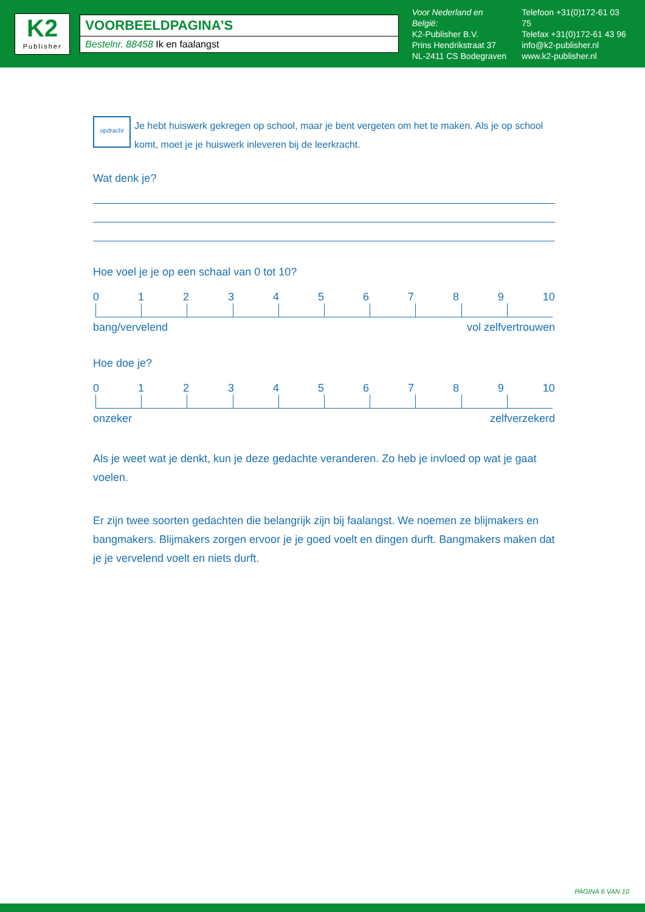K2
Publisher
VOORBEELDPAGINA’S
Bestelnr. 88458 Ik en faalangst
Voor Nederland en België:
K2-Publisher B.V.
Prins Hendrikstraat 37
NL-2411 CS Bodegraven
Telefoon +31(0)172-61 03 75
Telefax +31(0)172-61 43 96
info@k2-publisher.nl
www.k2-publisher.nl
opdracht
Je hebt huiswerk gekregen op school, maar je bent vergeten om het te maken. Als je op school komt, moet je je huiswerk inleveren bij de leerkracht.
Wat denk je?
Hoe voel je je op een schaal van 0 tot 10?
0123456789 10
bang/vervelend vol zelfvertrouwen
Hoe doe je?
0123456789 10
onzeker zelfverzekerd
Als je weet wat je denkt, kun je deze gedachte veranderen. Zo heb je invloed op wat je gaat voelen.
Er zijn twee soorten gedachten die belangrijk zijn bij faalangst. We noemen ze blijmakers en bangmakers. Blijmakers zorgen ervoor je je goed voelt en dingen durft. Bangmakers maken dat je je vervelend voelt en niets durft.
PAGINA 6 VAN 10